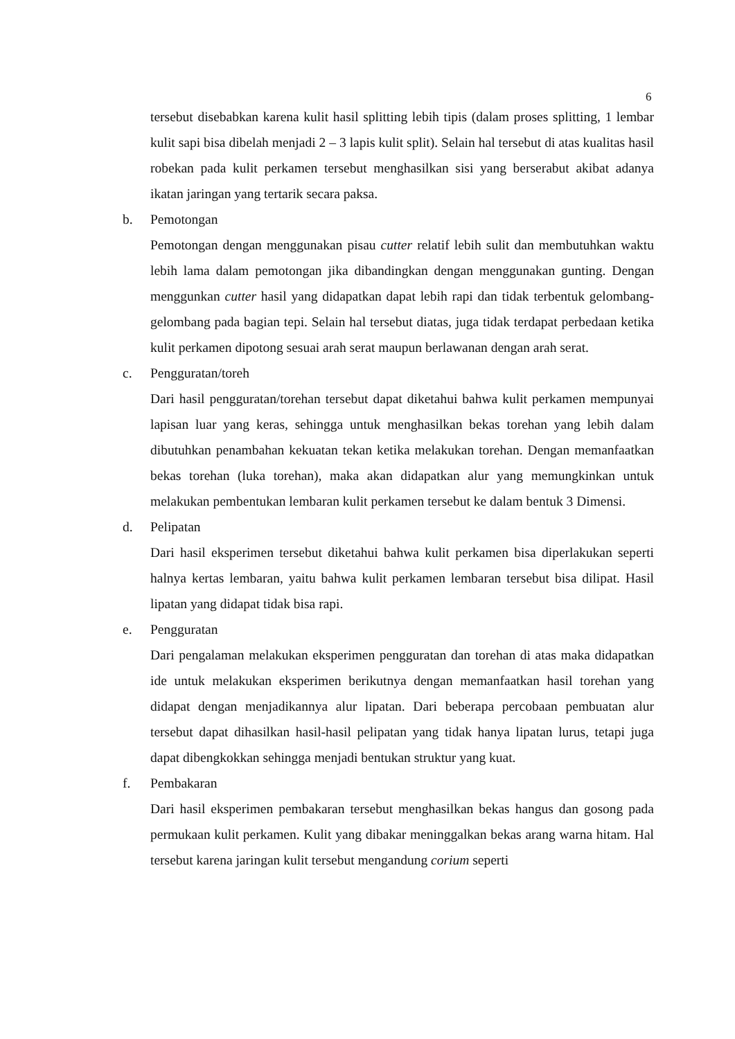6
tersebut disebabkan karena kulit hasil splitting lebih tipis (dalam proses splitting, 1 lembar kulit sapi bisa dibelah menjadi 2 – 3 lapis kulit split). Selain hal tersebut di atas kualitas hasil robekan pada kulit perkamen tersebut menghasilkan sisi yang berserabut akibat adanya ikatan jaringan yang tertarik secara paksa.
b. Pemotongan
Pemotongan dengan menggunakan pisau cutter relatif lebih sulit dan membutuhkan waktu lebih lama dalam pemotongan jika dibandingkan dengan menggunakan gunting. Dengan menggunkan cutter hasil yang didapatkan dapat lebih rapi dan tidak terbentuk gelombang-gelombang pada bagian tepi. Selain hal tersebut diatas, juga tidak terdapat perbedaan ketika kulit perkamen dipotong sesuai arah serat maupun berlawanan dengan arah serat.
c. Pengguratan/toreh
Dari hasil pengguratan/torehan tersebut dapat diketahui bahwa kulit perkamen mempunyai lapisan luar yang keras, sehingga untuk menghasilkan bekas torehan yang lebih dalam dibutuhkan penambahan kekuatan tekan ketika melakukan torehan. Dengan memanfaatkan bekas torehan (luka torehan), maka akan didapatkan alur yang memungkinkan untuk melakukan pembentukan lembaran kulit perkamen tersebut ke dalam bentuk 3 Dimensi.
d. Pelipatan
Dari hasil eksperimen tersebut diketahui bahwa kulit perkamen bisa diperlakukan seperti halnya kertas lembaran, yaitu bahwa kulit perkamen lembaran tersebut bisa dilipat. Hasil lipatan yang didapat tidak bisa rapi.
e. Pengguratan
Dari pengalaman melakukan eksperimen pengguratan dan torehan di atas maka didapatkan ide untuk melakukan eksperimen berikutnya dengan memanfaatkan hasil torehan yang didapat dengan menjadikannya alur lipatan. Dari beberapa percobaan pembuatan alur tersebut dapat dihasilkan hasil-hasil pelipatan yang tidak hanya lipatan lurus, tetapi juga dapat dibengkokkan sehingga menjadi bentukan struktur yang kuat.
f. Pembakaran
Dari hasil eksperimen pembakaran tersebut menghasilkan bekas hangus dan gosong pada permukaan kulit perkamen. Kulit yang dibakar meninggalkan bekas arang warna hitam. Hal tersebut karena jaringan kulit tersebut mengandung corium seperti